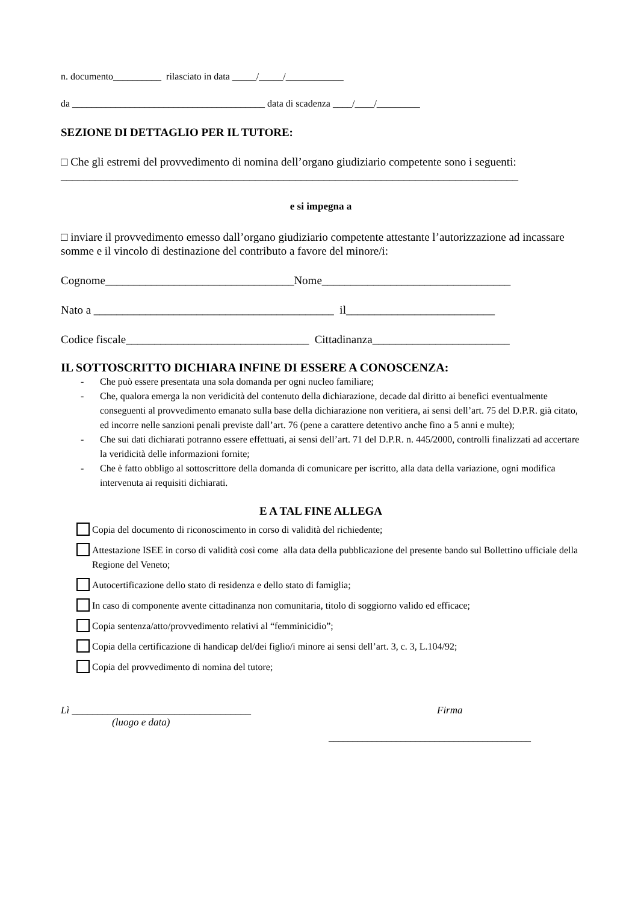n. documento__________ rilasciato in data _____/_____/____________
da ________________________________________ data di scadenza ____/____/_________
SEZIONE DI DETTAGLIO PER IL TUTORE:
□ Che gli estremi del provvedimento di nomina dell’organo giudiziario competente sono i seguenti: ________________________________________________________________________________
e si impegna a
□ inviare il provvedimento emesso dall’organo giudiziario competente attestante l’autorizzazione ad incassare somme e il vincolo di destinazione del contributo a favore del minore/i:
Cognome_________________________________Nome_________________________________
Nato a __________________________________________ il__________________________
Codice fiscale________________________________ Cittadinanza________________________
IL SOTTOSCRITTO DICHIARA INFINE DI ESSERE A CONOSCENZA:
- Che può essere presentata una sola domanda per ogni nucleo familiare;
- Che, qualora emerga la non veridicità del contenuto della dichiarazione, decade dal diritto ai benefici eventualmente conseguenti al provvedimento emanato sulla base della dichiarazione non veritiera, ai sensi dell’art. 75 del D.P.R. già citato, ed incorre nelle sanzioni penali previste dall’art. 76 (pene a carattere detentivo anche fino a 5 anni e multe);
- Che sui dati dichiarati potranno essere effettuati, ai sensi dell’art. 71 del D.P.R. n. 445/2000, controlli finalizzati ad accertare la veridicità delle informazioni fornite;
- Che è fatto obbligo al sottoscrittore della domanda di comunicare per iscritto, alla data della variazione, ogni modifica intervenuta ai requisiti dichiarati.
E A TAL FINE ALLEGA
Copia del documento di riconoscimento in corso di validità del richiedente;
Attestazione ISEE in corso di validità così come alla data della pubblicazione del presente bando sul Bollettino ufficiale della Regione del Veneto;
Autocertificazione dello stato di residenza e dello stato di famiglia;
In caso di componente avente cittadinanza non comunitaria, titolo di soggiorno valido ed efficace;
Copia sentenza/atto/provvedimento relativi al “femminicidio”;
Copia della certificazione di handicap del/dei figlio/i minore ai sensi dell’art. 3, c. 3, L.104/92;
Copia del provvedimento di nomina del tutore;
Lì ___________________________________
(luogo e data)
Firma
__________________________________________